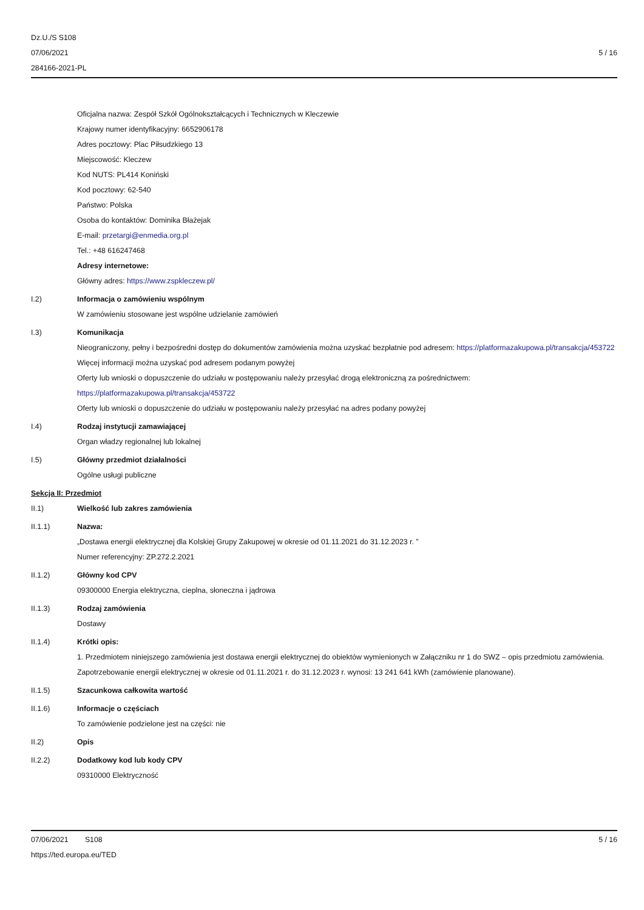Dz.U./S S108
07/06/2021
284166-2021-PL
5 / 16
Oficjalna nazwa: Zespół Szkół Ogólnokształcących i Technicznych w Kleczewie
Krajowy numer identyfikacyjny: 6652906178
Adres pocztowy: Plac Piłsudzkiego 13
Miejscowość: Kleczew
Kod NUTS: PL414 Koniński
Kod pocztowy: 62-540
Państwo: Polska
Osoba do kontaktów: Dominika Błażejak
E-mail: przetargi@enmedia.org.pl
Tel.: +48 616247468
Adresy internetowe:
Główny adres: https://www.zspkleczew.pl/
I.2) Informacja o zamówieniu wspólnym
W zamówieniu stosowane jest wspólne udzielanie zamówień
I.3) Komunikacja
Nieograniczony, pełny i bezpośredni dostęp do dokumentów zamówienia można uzyskać bezpłatnie pod adresem: https://platformazakupowa.pl/transakcja/453722
Więcej informacji można uzyskać pod adresem podanym powyżej
Oferty lub wnioski o dopuszczenie do udziału w postępowaniu należy przesyłać drogą elektroniczną za pośrednictwem: https://platformazakupowa.pl/transakcja/453722
Oferty lub wnioski o dopuszczenie do udziału w postępowaniu należy przesyłać na adres podany powyżej
I.4) Rodzaj instytucji zamawiającej
Organ władzy regionalnej lub lokalnej
I.5) Główny przedmiot działalności
Ogólne usługi publiczne
Sekcja II: Przedmiot
II.1) Wielkość lub zakres zamówienia
II.1.1) Nazwa:
„Dostawa energii elektrycznej dla Kolskiej Grupy Zakupowej w okresie od 01.11.2021 do 31.12.2023 r. ”
Numer referencyjny: ZP.272.2.2021
II.1.2) Główny kod CPV
09300000 Energia elektryczna, cieplna, słoneczna i jądrowa
II.1.3) Rodzaj zamówienia
Dostawy
II.1.4) Krótki opis:
1. Przedmiotem niniejszego zamówienia jest dostawa energii elektrycznej do obiektów wymienionych w Załączniku nr 1 do SWZ – opis przedmiotu zamówienia. Zapotrzebowanie energii elektrycznej w okresie od 01.11.2021 r. do 31.12.2023 r. wynosi: 13 241 641 kWh (zamówienie planowane).
II.1.5) Szacunkowa całkowita wartość
II.1.6) Informacje o częściach
To zamówienie podzielone jest na części: nie
II.2) Opis
II.2.2) Dodatkowy kod lub kody CPV
09310000 Elektryczność
07/06/2021 S108 5 / 16
https://ted.europa.eu/TED